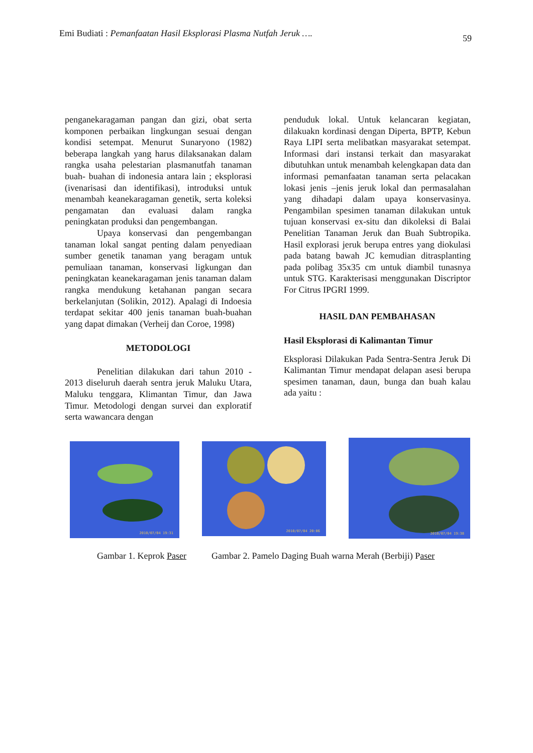Emi Budiati : Pemanfaatan Hasil Eksplorasi Plasma Nutfah Jeruk ….
59
penganekaragaman pangan dan gizi, obat serta komponen perbaikan lingkungan sesuai dengan kondisi setempat. Menurut Sunaryono (1982) beberapa langkah yang harus dilaksanakan dalam rangka usaha pelestarian plasmanutfah tanaman buah- buahan di indonesia antara lain ; eksplorasi (ivenarisasi dan identifikasi), introduksi untuk menambah keanekaragaman genetik, serta koleksi pengamatan dan evaluasi dalam rangka peningkatan produksi dan pengembangan.
Upaya konservasi dan pengembangan tanaman lokal sangat penting dalam penyediaan sumber genetik tanaman yang beragam untuk pemuliaan tanaman, konservasi ligkungan dan peningkatan keanekaragaman jenis tanaman dalam rangka mendukung ketahanan pangan secara berkelanjutan (Solikin, 2012). Apalagi di Indoesia terdapat sekitar 400 jenis tanaman buah-buahan yang dapat dimakan (Verheij dan Coroe, 1998)
METODOLOGI
Penelitian dilakukan dari tahun 2010 - 2013 diseluruh daerah sentra jeruk Maluku Utara, Maluku tenggara, Klimantan Timur, dan Jawa Timur. Metodologi dengan survei dan exploratif serta wawancara dengan
penduduk lokal. Untuk kelancaran kegiatan, dilakuakn kordinasi dengan Diperta, BPTP, Kebun Raya LIPI serta melibatkan masyarakat setempat. Informasi dari instansi terkait dan masyarakat dibutuhkan untuk menambah kelengkapan data dan informasi pemanfaatan tanaman serta pelacakan lokasi jenis –jenis jeruk lokal dan permasalahan yang dihadapi dalam upaya konservasinya. Pengambilan spesimen tanaman dilakukan untuk tujuan konservasi ex-situ dan dikoleksi di Balai Penelitian Tanaman Jeruk dan Buah Subtropika. Hasil explorasi jeruk berupa entres yang diokulasi pada batang bawah JC kemudian ditrasplanting pada polibag 35x35 cm untuk diambil tunasnya untuk STG. Karakterisasi menggunakan Discriptor For Citrus IPGRI 1999.
HASIL DAN PEMBAHASAN
Hasil Eksplorasi di Kalimantan Timur
Eksplorasi Dilakukan Pada Sentra-Sentra Jeruk Di Kalimantan Timur mendapat delapan asesi berupa spesimen tanaman, daun, bunga dan buah kalau ada yaitu :
2010/07/04 19:31
2010/07/04 20:06
2010/07/04 19:38
Gambar 1. Keprok Paser Gambar 2. Pamelo Daging Buah warna Merah (Berbiji) Paser